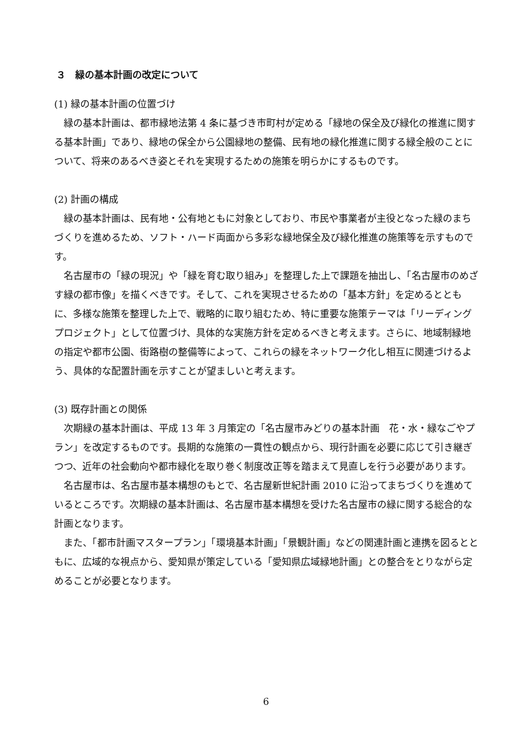３　緑の基本計画の改定について
(1) 緑の基本計画の位置づけ
緑の基本計画は、都市緑地法第 4 条に基づき市町村が定める「緑地の保全及び緑化の推進に関する基本計画」であり、緑地の保全から公園緑地の整備、民有地の緑化推進に関する緑全般のことについて、将来のあるべき姿とそれを実現するための施策を明らかにするものです。
(2) 計画の構成
緑の基本計画は、民有地・公有地ともに対象としており、市民や事業者が主役となった緑のまちづくりを進めるため、ソフト・ハード両面から多彩な緑地保全及び緑化推進の施策等を示すものです。
名古屋市の「緑の現況」や「緑を育む取り組み」を整理した上で課題を抽出し、「名古屋市のめざす緑の都市像」を描くべきです。そして、これを実現させるための「基本方針」を定めるとともに、多様な施策を整理した上で、戦略的に取り組むため、特に重要な施策テーマは「リーディングプロジェクト」として位置づけ、具体的な実施方針を定めるべきと考えます。さらに、地域制緑地の指定や都市公園、街路樹の整備等によって、これらの緑をネットワーク化し相互に関連づけるよう、具体的な配置計画を示すことが望ましいと考えます。
(3) 既存計画との関係
次期緑の基本計画は、平成 13 年 3 月策定の「名古屋市みどりの基本計画　花・水・緑なごやプラン」を改定するものです。長期的な施策の一貫性の観点から、現行計画を必要に応じて引き継ぎつつ、近年の社会動向や都市緑化を取り巻く制度改正等を踏まえて見直しを行う必要があります。
名古屋市は、名古屋市基本構想のもとで、名古屋新世紀計画 2010 に沿ってまちづくりを進めているところです。次期緑の基本計画は、名古屋市基本構想を受けた名古屋市の緑に関する総合的な計画となります。
また、「都市計画マスタープラン」「環境基本計画」「景観計画」などの関連計画と連携を図るとともに、広域的な視点から、愛知県が策定している「愛知県広域緑地計画」との整合をとりながら定めることが必要となります。
6